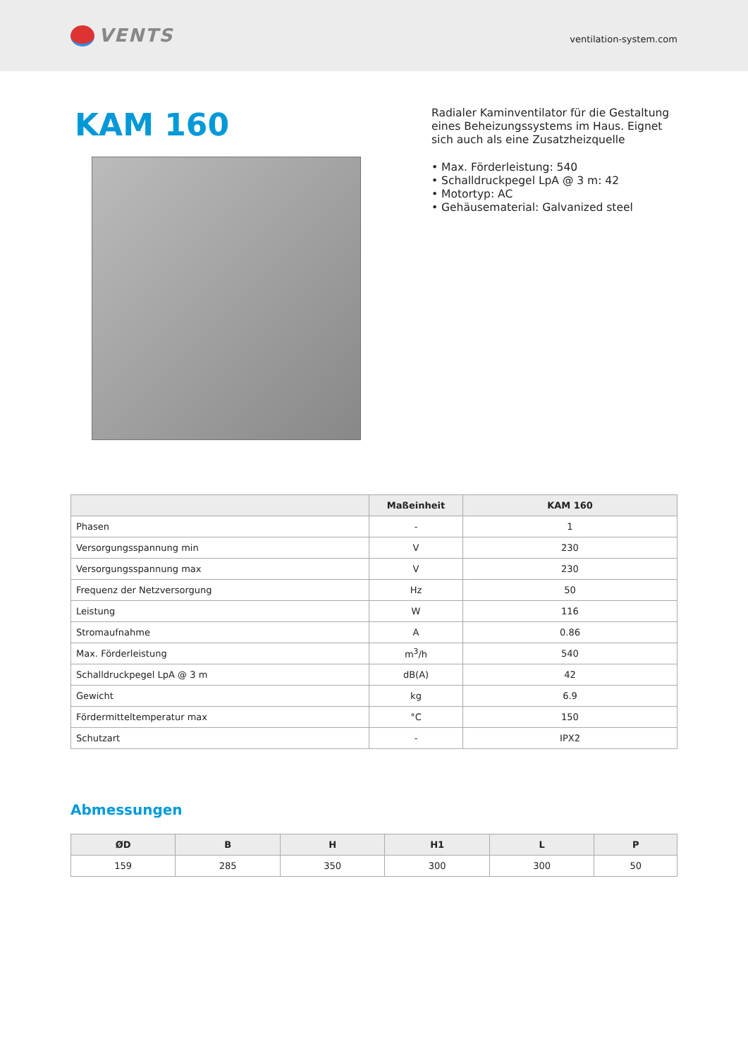VENTS
ventilation-system.com
KAM 160
Radialer Kaminventilator für die Gestaltung eines Beheizungssystems im Haus. Eignet sich auch als eine Zusatzheizquelle
• Max. Förderleistung: 540
• Schalldruckpegel LpA @ 3 m: 42
• Motortyp: AC
• Gehäusematerial: Galvanized steel
| | Maßeinheit | KAM 160 |
| --- | --- | --- |
| Phasen | - | 1 |
| Versorgungsspannung min | V | 230 |
| Versorgungsspannung max | V | 230 |
| Frequenz der Netzversorgung | Hz | 50 |
| Leistung | W | 116 |
| Stromaufnahme | A | 0.86 |
| Max. Förderleistung | m<sup>3</sup>/h | 540 |
| Schalldruckpegel LpA @ 3 m | dB(A) | 42 |
| Gewicht | kg | 6.9 |
| Fördermitteltemperatur max | °C | 150 |
| Schutzart | - | IPX2 |
Abmessungen
| ØD | B | H | H1 | L | P |
| --- | --- | --- | --- | --- | --- |
| 159 | 285 | 350 | 300 | 300 | 50 |